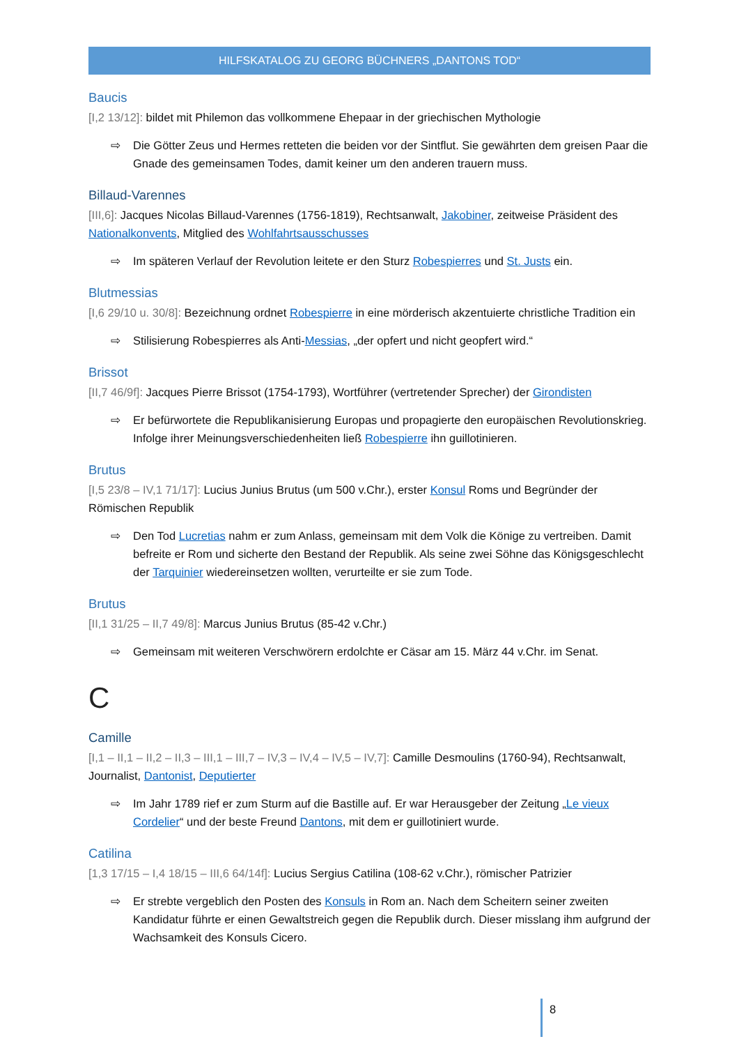HILFSKATALOG ZU GEORG BÜCHNERS „DANTONS TOD“
Baucis
[I,2 13/12]: bildet mit Philemon das vollkommene Ehepaar in der griechischen Mythologie
⇨ Die Götter Zeus und Hermes retteten die beiden vor der Sintflut. Sie gewährten dem greisen Paar die Gnade des gemeinsamen Todes, damit keiner um den anderen trauern muss.
Billaud-Varennes
[III,6]: Jacques Nicolas Billaud-Varennes (1756-1819), Rechtsanwalt, Jakobiner, zeitweise Präsident des Nationalkonvents, Mitglied des Wohlfahrtsausschusses
⇨ Im späteren Verlauf der Revolution leitete er den Sturz Robespierres und St. Justs ein.
Blutmessias
[I,6 29/10 u. 30/8]: Bezeichnung ordnet Robespierre in eine mörderisch akzentuierte christliche Tradition ein
⇨ Stilisierung Robespierres als Anti-Messias, „der opfert und nicht geopfert wird.“
Brissot
[II,7 46/9f]: Jacques Pierre Brissot (1754-1793), Wortführer (vertretender Sprecher) der Girondisten
⇨ Er befürwortete die Republikanisierung Europas und propagierte den europäischen Revolutionskrieg. Infolge ihrer Meinungsverschiedenheiten ließ Robespierre ihn guillotinieren.
Brutus
[I,5 23/8 – IV,1 71/17]: Lucius Junius Brutus (um 500 v.Chr.), erster Konsul Roms und Begründer der Römischen Republik
⇨ Den Tod Lucretias nahm er zum Anlass, gemeinsam mit dem Volk die Könige zu vertreiben. Damit befreite er Rom und sicherte den Bestand der Republik. Als seine zwei Söhne das Königsgeschlecht der Tarquinier wiedereinsetzen wollten, verurteilte er sie zum Tode.
Brutus
[II,1 31/25 – II,7 49/8]: Marcus Junius Brutus (85-42 v.Chr.)
⇨ Gemeinsam mit weiteren Verschwörern erdolchte er Cäsar am 15. März 44 v.Chr. im Senat.
C
Camille
[I,1 – II,1 – II,2 – II,3 – III,1 – III,7 – IV,3 – IV,4 – IV,5 – IV,7]: Camille Desmoulins (1760-94), Rechtsanwalt, Journalist, Dantonist, Deputierter
⇨ Im Jahr 1789 rief er zum Sturm auf die Bastille auf. Er war Herausgeber der Zeitung „Le vieux Cordelier“ und der beste Freund Dantons, mit dem er guillotiniert wurde.
Catilina
[1,3 17/15 – I,4 18/15 – III,6 64/14f]: Lucius Sergius Catilina (108-62 v.Chr.), römischer Patrizier
⇨ Er strebte vergeblich den Posten des Konsuls in Rom an. Nach dem Scheitern seiner zweiten Kandidatur führte er einen Gewaltstreich gegen die Republik durch. Dieser misslang ihm aufgrund der Wachsamkeit des Konsuls Cicero.
8